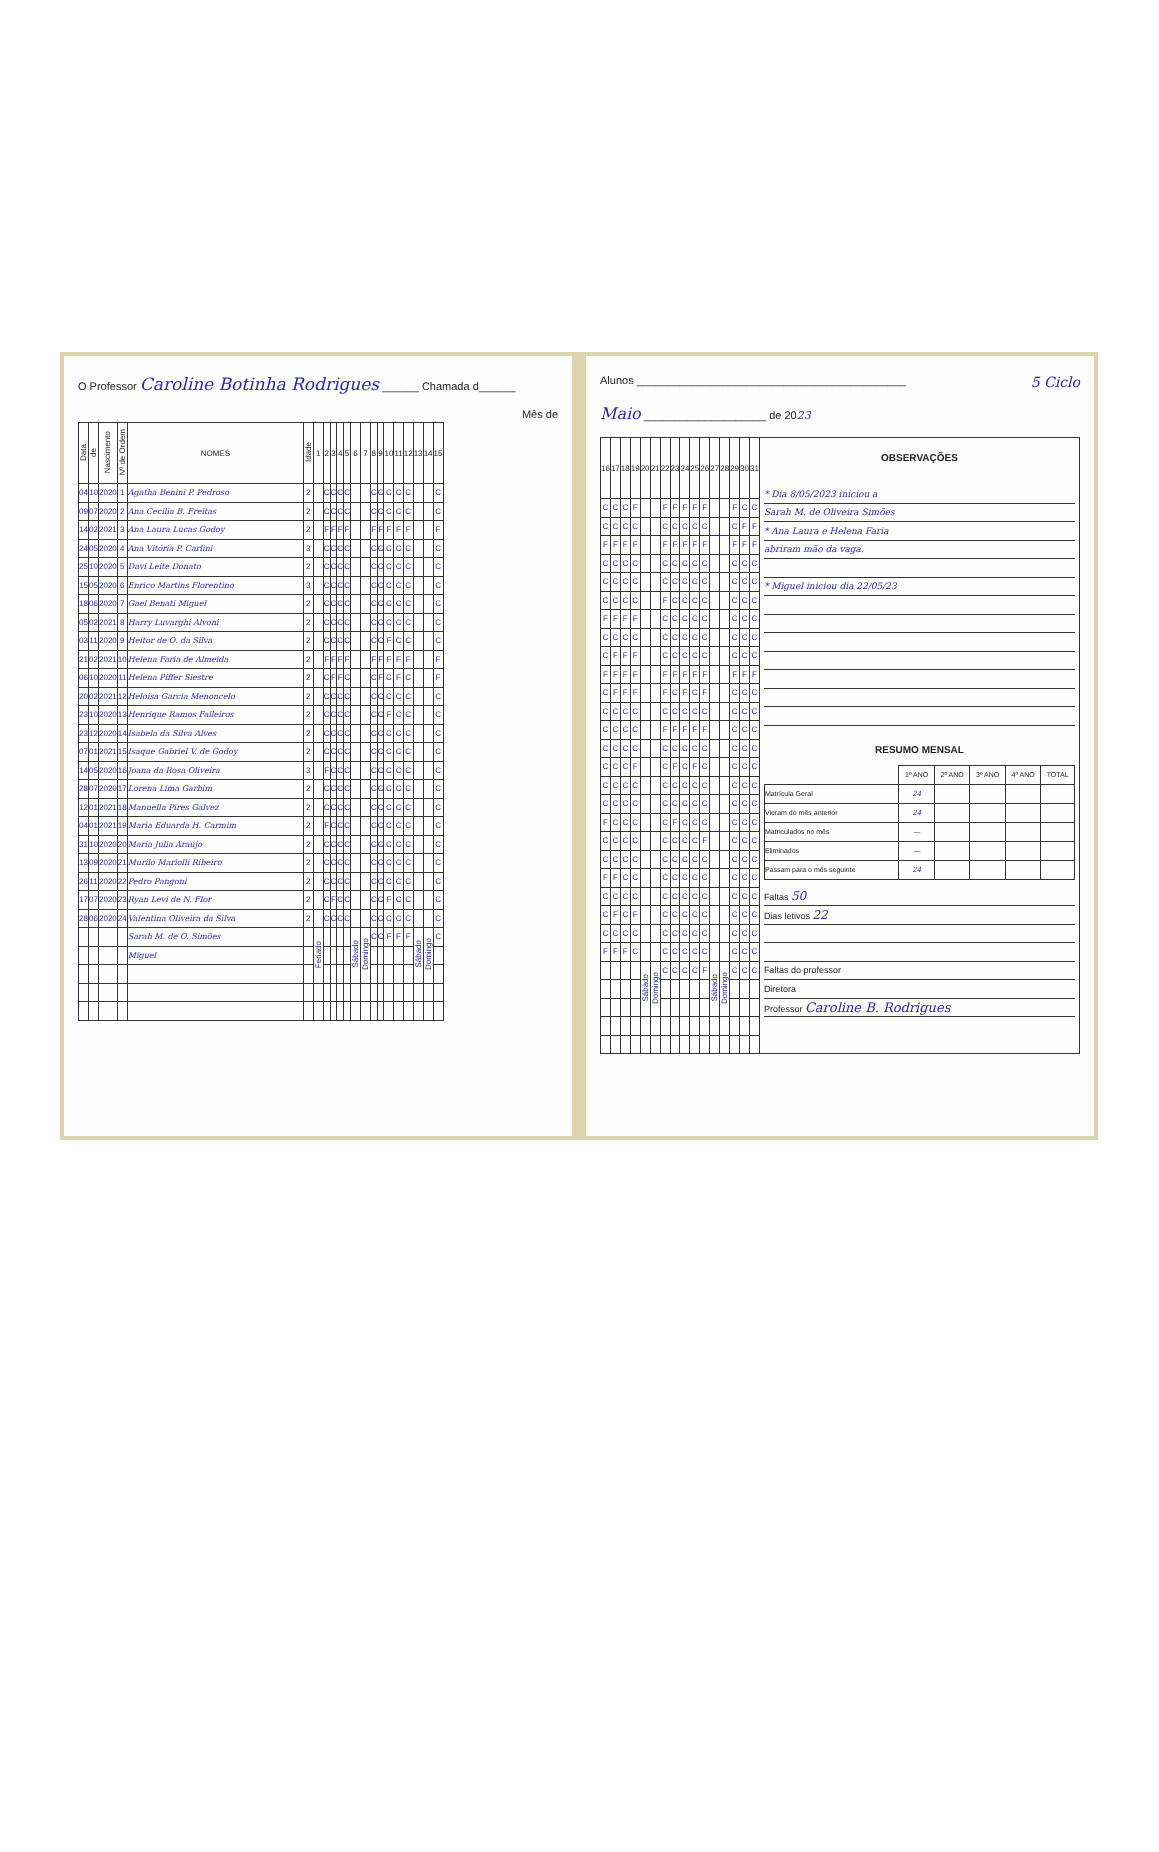O Professor Caroline Botinha Rodrigues ______ Chamada d______
Mês de
| Data | de | Nascimento | Nº de Ordem | NOMES | Idade | 1 | 2 | 3 | 4 | 5 | 6 | 7 | 8 | 9 | 10 | 11 | 12 | 13 | 14 | 15 |
| --- | --- | --- | --- | --- | --- | --- | --- | --- | --- | --- | --- | --- | --- | --- | --- | --- | --- | --- | --- | --- |
| 04 | 10 | 2020 | 1 | Agatha Benini P. Pedroso | 2 | | C | C | C | C | | | C | C | C | C | C | | | C |
| 09 | 07 | 2020 | 2 | Ana Cecilia B. Freitas | 2 | | C | C | C | C | | | C | C | C | C | C | | | C |
| 14 | 02 | 2021 | 3 | Ana Laura Lucas Godoy | 2 | | F | F | F | F | | | F | F | F | F | F | | | F |
| 24 | 05 | 2020 | 4 | Ana Vitória P. Carlini | 3 | | C | C | C | C | | | C | C | C | C | C | | | C |
| 25 | 10 | 2020 | 5 | Davi Leite Donato | 2 | | C | C | C | C | | | C | C | C | C | C | | | C |
| 15 | 05 | 2020 | 6 | Enrico Martins Florentino | 3 | | C | C | C | C | | | C | C | C | C | C | | | C |
| 18 | 06 | 2020 | 7 | Gael Benati Miguel | 2 | | C | C | C | C | | | C | C | C | C | C | | | C |
| 05 | 02 | 2021 | 8 | Harry Luvarghi Alvoni | 2 | | C | C | C | C | | | C | C | C | C | C | | | C |
| 03 | 11 | 2020 | 9 | Heitor de O. da Silva | 2 | | C | C | C | C | | | C | C | F | C | C | | | C |
| 21 | 02 | 2021 | 10 | Helena Faria de Almeida | 2 | | F | F | F | F | | | F | F | F | F | F | | | F |
| 06 | 10 | 2020 | 11 | Helena Piffer Siestre | 2 | | C | F | F | C | | | C | F | C | F | C | | | F |
| 20 | 02 | 2021 | 12 | Heloisa Garcia Menoncelo | 2 | | C | C | C | C | | | C | C | C | C | C | | | C |
| 23 | 10 | 2020 | 13 | Henrique Ramos Falleiros | 2 | | C | C | C | C | | | C | C | F | C | C | | | C |
| 23 | 12 | 2020 | 14 | Isabela da Silva Alves | 2 | | C | C | C | C | | | C | C | C | C | C | | | C |
| 07 | 01 | 2021 | 15 | Isaque Gabriel V. de Godoy | 2 | | C | C | C | C | | | C | C | C | C | C | | | C |
| 14 | 05 | 2020 | 16 | Joana da Rosa Oliveira | 3 | | F | C | C | C | | | C | C | C | C | C | | | C |
| 28 | 07 | 2020 | 17 | Lorena Lima Garbim | 2 | | C | C | C | C | | | C | C | C | C | C | | | C |
| 12 | 01 | 2021 | 18 | Manuella Pires Galvez | 2 | | C | C | C | C | | | C | C | C | C | C | | | C |
| 04 | 01 | 2021 | 19 | Maria Eduarda H. Carmim | 2 | | F | C | C | C | | | C | C | C | C | C | | | C |
| 31 | 10 | 2020 | 20 | Maria Julia Araujo | 2 | | C | C | C | C | | | C | C | C | C | C | | | C |
| 13 | 09 | 2020 | 21 | Murilo Mariolli Ribeiro | 2 | | C | C | C | C | | | C | C | C | C | C | | | C |
| 26 | 11 | 2020 | 22 | Pedro Pangoni | 2 | | C | C | C | C | | | C | C | C | C | C | | | C |
| 17 | 07 | 2020 | 23 | Ryan Levi de N. Flor | 2 | | C | F | C | C | | | C | C | F | C | C | | | C |
| 28 | 06 | 2020 | 24 | Valentina Oliveira da Silva | 2 | | C | C | C | C | | | C | C | C | C | C | | | C |
| | | | | Sarah M. de O. Simões | | Feriado | | | | | Sábado | Domingo | C | C | F | F | F | Sábado | Domingo | C |
| | | | | Miguel | | | | | | | | | | | | | | | | |
Alunos ____________________________________________ 5 Ciclo
Maio ____________________ de 2023
| 16 | 17 | 18 | 19 | 20 | 21 | 22 | 23 | 24 | 25 | 26 | 27 | 28 | 29 | 30 | 31 |
| --- | --- | --- | --- | --- | --- | --- | --- | --- | --- | --- | --- | --- | --- | --- | --- |
| C | C | C | F | | | F | F | F | F | F | | | F | C | C |
| C | C | C | C | | | C | C | C | C | C | | | C | F | F |
| F | F | F | F | | | F | F | F | F | F | | | F | F | F |
| C | C | C | C | | | C | C | C | C | C | | | C | C | C |
| C | C | C | C | | | C | C | C | C | C | | | C | C | C |
| C | C | C | C | | | F | C | C | C | C | | | C | C | C |
| F | F | F | F | | | C | C | C | C | C | | | C | C | C |
| C | C | C | C | | | C | C | C | C | C | | | C | C | C |
| C | F | F | F | | | C | C | C | C | C | | | C | C | C |
| F | F | F | F | | | F | F | F | F | F | | | F | F | F |
| C | F | F | F | | | F | C | F | C | F | | | C | C | C |
| C | C | C | C | | | C | C | C | C | C | | | C | C | C |
| C | C | C | C | | | F | F | F | F | F | | | C | C | C |
| C | C | C | C | | | C | C | C | C | C | | | C | C | C |
| C | C | C | F | | | C | F | C | F | C | | | C | C | C |
| C | C | C | C | | | C | C | C | C | C | | | C | C | C |
| C | C | C | C | | | C | C | C | C | C | | | C | C | C |
| F | C | C | C | | | C | F | C | C | C | | | C | C | C |
| C | C | C | C | | | C | C | C | C | F | | | C | C | C |
| C | C | C | C | | | C | C | C | C | C | | | C | C | C |
| F | F | C | C | | | C | C | C | C | C | | | C | C | C |
| C | C | C | C | | | C | C | C | C | C | | | C | C | C |
| C | F | C | F | | | C | C | C | C | C | | | C | C | C |
| C | C | C | C | | | C | C | C | C | C | | | C | C | C |
| F | F | F | C | | | C | C | C | C | C | | | C | C | C |
| | | | | Sábado | Domingo | C | C | C | C | F | Sábado | Domingo | C | C | C |
OBSERVAÇÕES
| * Dia 8/05/2023 iniciou a |
| Sarah M. de Oliveira Simões |
| * Ana Laura e Helena Faria |
| abriram mão da vaga. |
| * Miguel iniciou dia 22/05/23 |
RESUMO MENSAL
| | 1º ANO | 2º ANO | 3º ANO | 4º ANO | TOTAL |
| --- | --- | --- | --- | --- | --- |
| Matrícula Geral | 24 | | | | |
| Vieram do mês anterior | 24 | | | | |
| Matriculados no mês | — | | | | |
| Eliminados | — | | | | |
| Passam para o mês seguinte | 24 | | | | |
| Faltas 50 |
| Dias letivos 22 |
| Faltas do professor |
| Diretora |
| Professor Caroline B. Rodrigues |